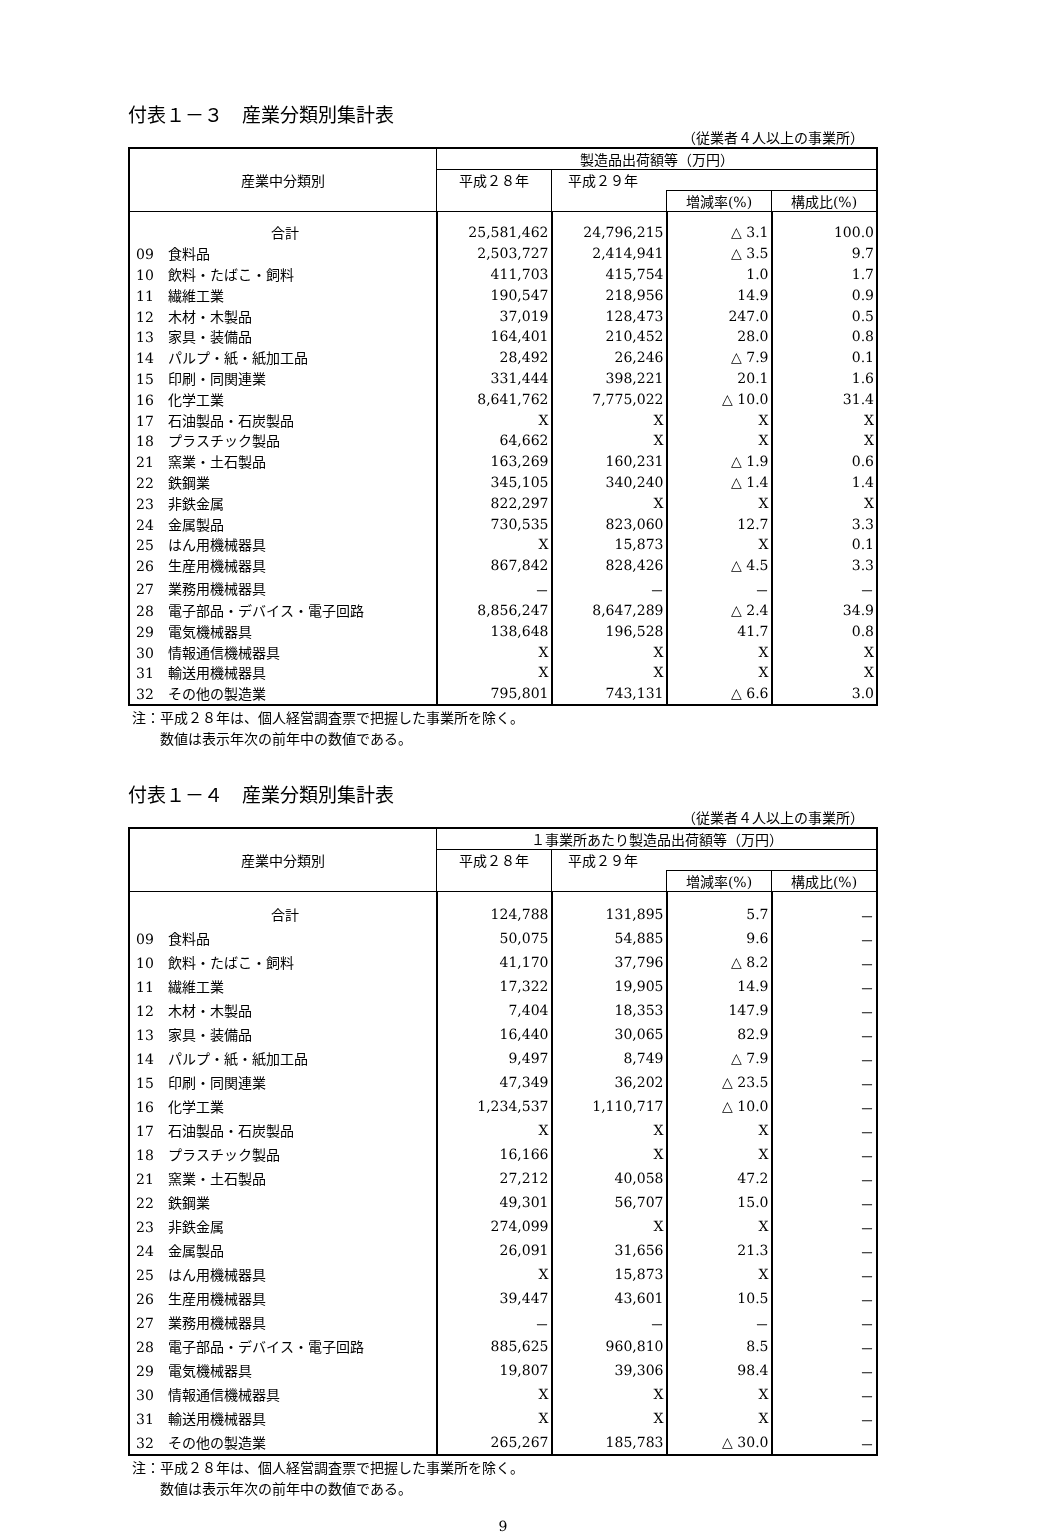付表１－３　産業分類別集計表
（従業者４人以上の事業所）
| 産業中分類別 | 製造品出荷額等（万円） | | | |
| --- | --- | --- | --- | --- |
| | 平成２８年 | 平成２９年 | | |
| | | | 増減率(%) | 構成比(%) |
| 合計 | 25,581,462 | 24,796,215 | △ 3.1 | 100.0 |
| 09 食料品 | 2,503,727 | 2,414,941 | △ 3.5 | 9.7 |
| 10 飲料・たばこ・飼料 | 411,703 | 415,754 | 1.0 | 1.7 |
| 11 繊維工業 | 190,547 | 218,956 | 14.9 | 0.9 |
| 12 木材・木製品 | 37,019 | 128,473 | 247.0 | 0.5 |
| 13 家具・装備品 | 164,401 | 210,452 | 28.0 | 0.8 |
| 14 パルプ・紙・紙加工品 | 28,492 | 26,246 | △ 7.9 | 0.1 |
| 15 印刷・同関連業 | 331,444 | 398,221 | 20.1 | 1.6 |
| 16 化学工業 | 8,641,762 | 7,775,022 | △ 10.0 | 31.4 |
| 17 石油製品・石炭製品 | X | X | X | X |
| 18 プラスチック製品 | 64,662 | X | X | X |
| 21 窯業・土石製品 | 163,269 | 160,231 | △ 1.9 | 0.6 |
| 22 鉄鋼業 | 345,105 | 340,240 | △ 1.4 | 1.4 |
| 23 非鉄金属 | 822,297 | X | X | X |
| 24 金属製品 | 730,535 | 823,060 | 12.7 | 3.3 |
| 25 はん用機械器具 | X | 15,873 | X | 0.1 |
| 26 生産用機械器具 | 867,842 | 828,426 | △ 4.5 | 3.3 |
| 27 業務用機械器具 | － | － | － | － |
| 28 電子部品・デバイス・電子回路 | 8,856,247 | 8,647,289 | △ 2.4 | 34.9 |
| 29 電気機械器具 | 138,648 | 196,528 | 41.7 | 0.8 |
| 30 情報通信機械器具 | X | X | X | X |
| 31 輸送用機械器具 | X | X | X | X |
| 32 その他の製造業 | 795,801 | 743,131 | △ 6.6 | 3.0 |
注：平成２８年は、個人経営調査票で把握した事業所を除く。
　　数値は表示年次の前年中の数値である。
付表１－４　産業分類別集計表
（従業者４人以上の事業所）
| 産業中分類別 | １事業所あたり製造品出荷額等（万円） | | | |
| --- | --- | --- | --- | --- |
| | 平成２８年 | 平成２９年 | | |
| | | | 増減率(%) | 構成比(%) |
| 合計 | 124,788 | 131,895 | 5.7 | － |
| 09 食料品 | 50,075 | 54,885 | 9.6 | － |
| 10 飲料・たばこ・飼料 | 41,170 | 37,796 | △ 8.2 | － |
| 11 繊維工業 | 17,322 | 19,905 | 14.9 | － |
| 12 木材・木製品 | 7,404 | 18,353 | 147.9 | － |
| 13 家具・装備品 | 16,440 | 30,065 | 82.9 | － |
| 14 パルプ・紙・紙加工品 | 9,497 | 8,749 | △ 7.9 | － |
| 15 印刷・同関連業 | 47,349 | 36,202 | △ 23.5 | － |
| 16 化学工業 | 1,234,537 | 1,110,717 | △ 10.0 | － |
| 17 石油製品・石炭製品 | X | X | X | － |
| 18 プラスチック製品 | 16,166 | X | X | － |
| 21 窯業・土石製品 | 27,212 | 40,058 | 47.2 | － |
| 22 鉄鋼業 | 49,301 | 56,707 | 15.0 | － |
| 23 非鉄金属 | 274,099 | X | X | － |
| 24 金属製品 | 26,091 | 31,656 | 21.3 | － |
| 25 はん用機械器具 | X | 15,873 | X | － |
| 26 生産用機械器具 | 39,447 | 43,601 | 10.5 | － |
| 27 業務用機械器具 | － | － | － | － |
| 28 電子部品・デバイス・電子回路 | 885,625 | 960,810 | 8.5 | － |
| 29 電気機械器具 | 19,807 | 39,306 | 98.4 | － |
| 30 情報通信機械器具 | X | X | X | － |
| 31 輸送用機械器具 | X | X | X | － |
| 32 その他の製造業 | 265,267 | 185,783 | △ 30.0 | － |
注：平成２８年は、個人経営調査票で把握した事業所を除く。
　　数値は表示年次の前年中の数値である。
9